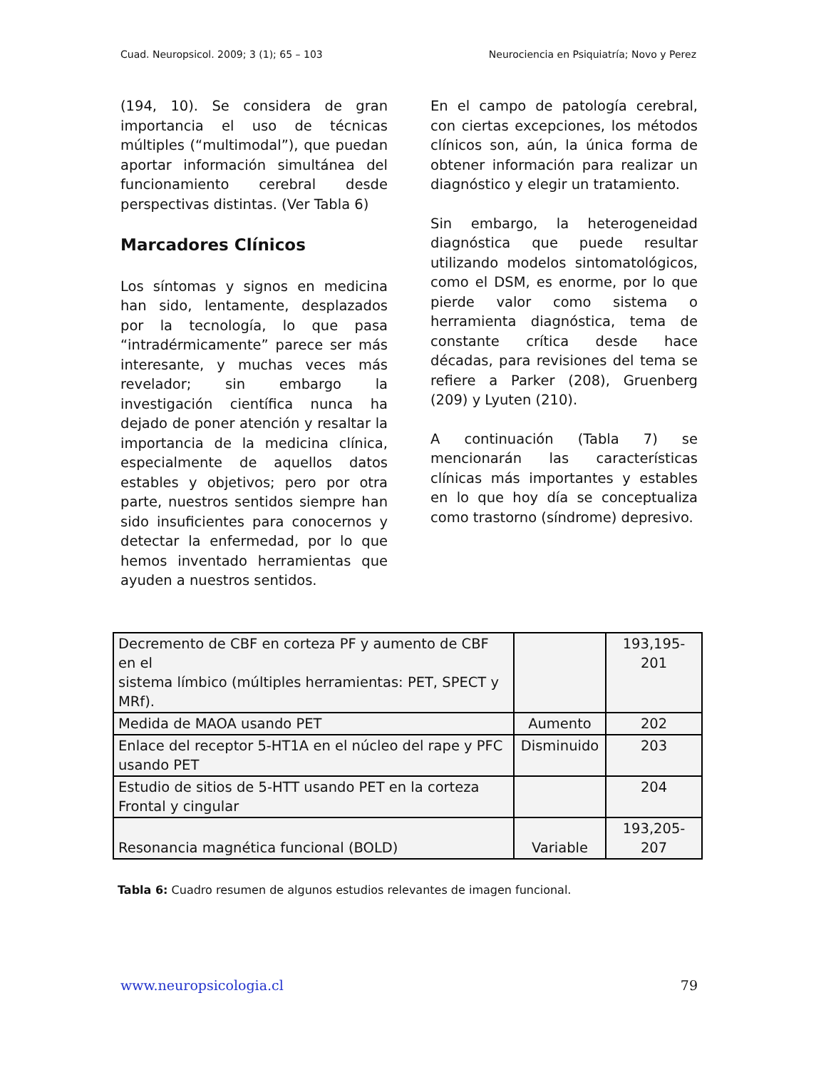Cuad. Neuropsicol. 2009; 3 (1); 65 – 103 Neurociencia en Psiquiatría; Novo y Perez
(194, 10). Se considera de gran importancia el uso de técnicas múltiples (“multimodal”), que puedan aportar información simultánea del funcionamiento cerebral desde perspectivas distintas. (Ver Tabla 6)
Marcadores Clínicos
Los síntomas y signos en medicina han sido, lentamente, desplazados por la tecnología, lo que pasa “intradérmicamente” parece ser más interesante, y muchas veces más revelador; sin embargo la investigación científica nunca ha dejado de poner atención y resaltar la importancia de la medicina clínica, especialmente de aquellos datos estables y objetivos; pero por otra parte, nuestros sentidos siempre han sido insuficientes para conocernos y detectar la enfermedad, por lo que hemos inventado herramientas que ayuden a nuestros sentidos.
En el campo de patología cerebral, con ciertas excepciones, los métodos clínicos son, aún, la única forma de obtener información para realizar un diagnóstico y elegir un tratamiento.
Sin embargo, la heterogeneidad diagnóstica que puede resultar utilizando modelos sintomatológicos, como el DSM, es enorme, por lo que pierde valor como sistema o herramienta diagnóstica, tema de constante crítica desde hace décadas, para revisiones del tema se refiere a Parker (208), Gruenberg (209) y Lyuten (210).
A continuación (Tabla 7) se mencionarán las características clínicas más importantes y estables en lo que hoy día se conceptualiza como trastorno (síndrome) depresivo.
| Decremento de CBF en corteza PF y aumento de CBF en el sistema límbico (múltiples herramientas: PET, SPECT y MRf). | | 193,195- 201 |
| Medida de MAOA usando PET | Aumento | 202 |
| Enlace del receptor 5-HT1A en el núcleo del rape y PFC usando PET | Disminuido | 203 |
| Estudio de sitios de 5-HTT usando PET en la corteza Frontal y cingular | | 204 |
| Resonancia magnética funcional (BOLD) | Variable | 193,205- 207 |
Tabla 6: Cuadro resumen de algunos estudios relevantes de imagen funcional.
www.neuropsicologia.cl 79